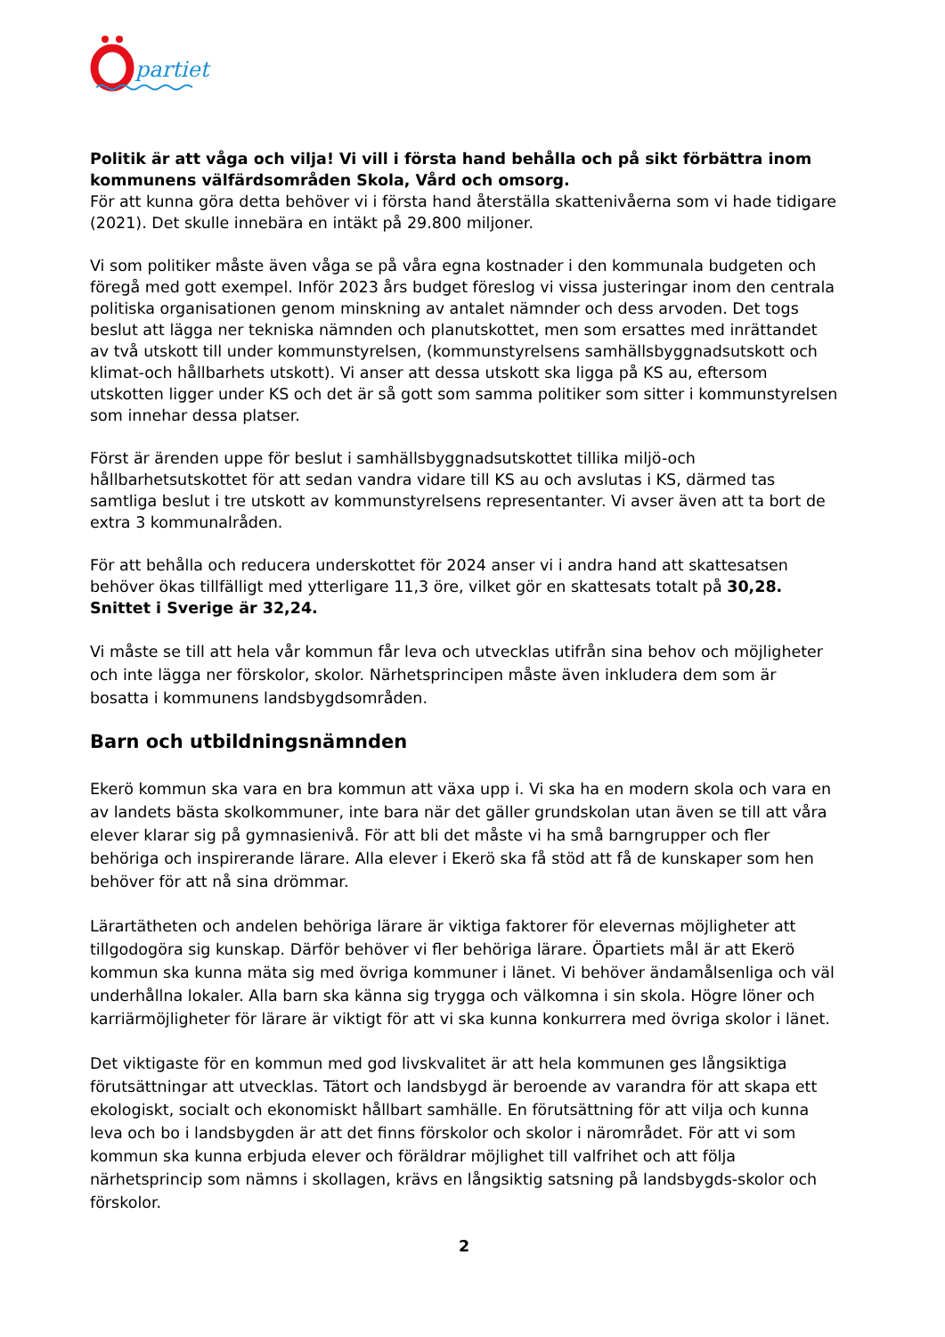partiet
Politik är att våga och vilja! Vi vill i första hand behålla och på sikt förbättra inom kommunens välfärdsområden Skola, Vård och omsorg.
För att kunna göra detta behöver vi i första hand återställa skattenivåerna som vi hade tidigare (2021). Det skulle innebära en intäkt på 29.800 miljoner.
Vi som politiker måste även våga se på våra egna kostnader i den kommunala budgeten och föregå med gott exempel. Inför 2023 års budget föreslog vi vissa justeringar inom den centrala politiska organisationen genom minskning av antalet nämnder och dess arvoden. Det togs beslut att lägga ner tekniska nämnden och planutskottet, men som ersattes med inrättandet av två utskott till under kommunstyrelsen, (kommunstyrelsens samhällsbyggnadsutskott och klimat-och hållbarhets utskott). Vi anser att dessa utskott ska ligga på KS au, eftersom utskotten ligger under KS och det är så gott som samma politiker som sitter i kommunstyrelsen som innehar dessa platser.
Först är ärenden uppe för beslut i samhällsbyggnadsutskottet tillika miljö-och hållbarhetsutskottet för att sedan vandra vidare till KS au och avslutas i KS, därmed tas samtliga beslut i tre utskott av kommunstyrelsens representanter. Vi avser även att ta bort de extra 3 kommunalråden.
För att behålla och reducera underskottet för 2024 anser vi i andra hand att skattesatsen behöver ökas tillfälligt med ytterligare 11,3 öre, vilket gör en skattesats totalt på 30,28.
Snittet i Sverige är 32,24.
Vi måste se till att hela vår kommun får leva och utvecklas utifrån sina behov och möjligheter och inte lägga ner förskolor, skolor. Närhetsprincipen måste även inkludera dem som är bosatta i kommunens landsbygdsområden.
Barn och utbildningsnämnden
Ekerö kommun ska vara en bra kommun att växa upp i. Vi ska ha en modern skola och vara en av landets bästa skolkommuner, inte bara när det gäller grundskolan utan även se till att våra elever klarar sig på gymnasienivå. För att bli det måste vi ha små barngrupper och fler behöriga och inspirerande lärare. Alla elever i Ekerö ska få stöd att få de kunskaper som hen behöver för att nå sina drömmar.
Lärartätheten och andelen behöriga lärare är viktiga faktorer för elevernas möjligheter att tillgodogöra sig kunskap. Därför behöver vi fler behöriga lärare. Öpartiets mål är att Ekerö kommun ska kunna mäta sig med övriga kommuner i länet. Vi behöver ändamålsenliga och väl underhållna lokaler. Alla barn ska känna sig trygga och välkomna i sin skola. Högre löner och karriärmöjligheter för lärare är viktigt för att vi ska kunna konkurrera med övriga skolor i länet.
Det viktigaste för en kommun med god livskvalitet är att hela kommunen ges långsiktiga förutsättningar att utvecklas. Tätort och landsbygd är beroende av varandra för att skapa ett ekologiskt, socialt och ekonomiskt hållbart samhälle. En förutsättning för att vilja och kunna leva och bo i landsbygden är att det finns förskolor och skolor i närområdet. För att vi som kommun ska kunna erbjuda elever och föräldrar möjlighet till valfrihet och att följa närhetsprincip som nämns i skollagen, krävs en långsiktig satsning på landsbygds-skolor och förskolor.
2